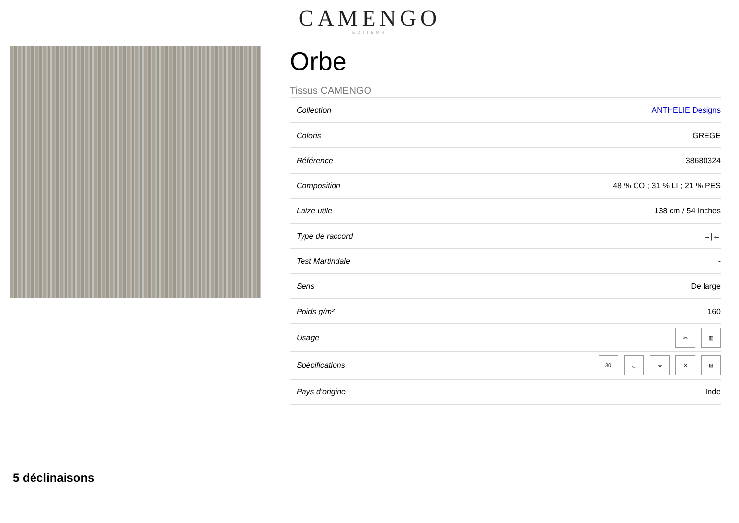CAMENGO
EDITEUR
Orbe
Tissus CAMENGO
| Collection | ANTHELIE Designs |
| Coloris | GREGE |
| Référence | 38680324 |
| Composition | 48 % CO ; 31 % LI ; 21 % PES |
| Laize utile | 138 cm / 54 Inches |
| Type de raccord | →/← |
| Test Martindale | - |
| Sens | De large |
| Poids g/m² | 160 |
| Usage | ✂ ▥ |
| Spécifications | 30 ◡ ⏚ ✕ ⊠ |
| Pays d'origine | Inde |
5 déclinaisons